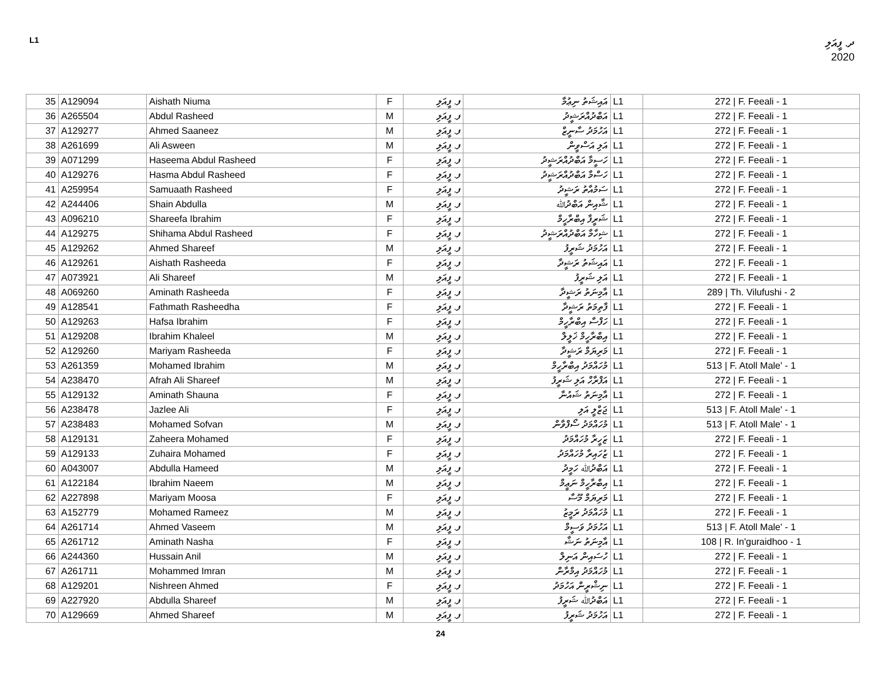L1
ދ. ފީއަލި
2020
| 35 | A129094 | Aishath Niuma | F | ފ. ފީއަލި | އައިޝަތު ނިޢުމާ | L1 | 272 / F. Feeali - 1 |
| 36 | A265504 | Abdul Rasheed | M | ފ. ފީއަލި | އަބްދުއްރަޝީދު | L1 | 272 / F. Feeali - 1 |
| 37 | A129277 | Ahmed Saaneez | M | ފ. ފީއަލި | އަހުމަދު ސާނީޒް | L1 | 272 / F. Feeali - 1 |
| 38 | A261699 | Ali Asween | M | ފ. ފީއަލި | އަލި އަސްވީން | L1 | 272 / F. Feeali - 1 |
| 39 | A071299 | Haseema Abdul Rasheed | F | ފ. ފީއަލި | ހަސީމާ އަބްދުއްރަޝީދު | L1 | 272 / F. Feeali - 1 |
| 40 | A129276 | Hasma Abdul Rasheed | F | ފ. ފީއަލި | ހަސްމާ އަބްދުއްރަޝީދު | L1 | 272 / F. Feeali - 1 |
| 41 | A259954 | Samuaath Rasheed | F | ފ. ފީއަލި | ސަމުއާތު ރަޝީދު | L1 | 272 / F. Feeali - 1 |
| 42 | A244406 | Shain Abdulla | M | ފ. ފީއަލި | ޝާއިން އަބްދުﷲ | L1 | 272 / F. Feeali - 1 |
| 43 | A096210 | Shareefa Ibrahim | F | ފ. ފީއަލި | ޝަރީފާ އިބްރާހީމް | L1 | 272 / F. Feeali - 1 |
| 44 | A129275 | Shihama Abdul Rasheed | F | ފ. ފީއަލި | ޝިހާމާ އަބްދުއްރަޝީދު | L1 | 272 / F. Feeali - 1 |
| 45 | A129262 | Ahmed Shareef | M | ފ. ފީއަލި | އަހުމަދު ޝަރީފު | L1 | 272 / F. Feeali - 1 |
| 46 | A129261 | Aishath Rasheeda | F | ފ. ފީއަލި | އައިޝަތު ރަޝީދާ | L1 | 272 / F. Feeali - 1 |
| 47 | A073921 | Ali Shareef | M | ފ. ފީއަލި | އަލި ޝަރީފު | L1 | 272 / F. Feeali - 1 |
| 48 | A069260 | Aminath Rasheeda | F | ފ. ފީއަލި | އާމިނަތު ރަޝީދާ | L1 | 289 / Th. Vilufushi - 2 |
| 49 | A128541 | Fathmath Rasheedha | F | ފ. ފީއަލި | ފާތިމަތު ރަޝީދާ | L1 | 272 / F. Feeali - 1 |
| 50 | A129263 | Hafsa Ibrahim | F | ފ. ފީއަލި | ހަފްސާ އިބްރާހީމް | L1 | 272 / F. Feeali - 1 |
| 51 | A129208 | Ibrahim Khaleel | M | ފ. ފީއަލި | އިބްރާހީމް ޚަލީލް | L1 | 272 / F. Feeali - 1 |
| 52 | A129260 | Mariyam Rasheeda | F | ފ. ފީއަލި | މަރިޔަމް ރަޝީދާ | L1 | 272 / F. Feeali - 1 |
| 53 | A261359 | Mohamed Ibrahim | M | ފ. ފީއަލި | މުހައްމަދު އިބްރާހީމް | L1 | 513 / F. Atoll Male' - 1 |
| 54 | A238470 | Afrah Ali Shareef | M | ފ. ފީއަލި | އަފްރާހް އަލި ޝަރީފު | L1 | 272 / F. Feeali - 1 |
| 55 | A129132 | Aminath Shauna | F | ފ. ފީއަލި | އާމިނަތު ޝައުނާ | L1 | 272 / F. Feeali - 1 |
| 56 | A238478 | Jazlee Ali | F | ފ. ފީއަލި | ޖަޒްލީ އަލި | L1 | 513 / F. Atoll Male' - 1 |
| 57 | A238483 | Mohamed Sofvan | M | ފ. ފީއަލި | މުހައްމަދު ސޯފްވާން | L1 | 513 / F. Atoll Male' - 1 |
| 58 | A129131 | Zaheera Mohamed | F | ފ. ފީއަލި | ޒަހީރާ މުހައްމަދު | L1 | 272 / F. Feeali - 1 |
| 59 | A129133 | Zuhaira Mohamed | F | ފ. ފީއަލި | ޒުހައިރާ މުހައްމަދު | L1 | 272 / F. Feeali - 1 |
| 60 | A043007 | Abdulla Hameed | M | ފ. ފީއަލި | އަބްދުﷲ ހަމީދު | L1 | 272 / F. Feeali - 1 |
| 61 | A122184 | Ibrahim Naeem | M | ފ. ފީއަލި | އިބްރާހީމް ނަޢީމް | L1 | 272 / F. Feeali - 1 |
| 62 | A227898 | Mariyam Moosa | F | ފ. ފީއަލި | މަރިޔަމް މޫސާ | L1 | 272 / F. Feeali - 1 |
| 63 | A152779 | Mohamed Rameez | M | ފ. ފީއަލި | މުހައްމަދު ރަމީޒު | L1 | 272 / F. Feeali - 1 |
| 64 | A261714 | Ahmed Vaseem | M | ފ. ފީއަލި | އަހުމަދު ވަސީމް | L1 | 513 / F. Atoll Male' - 1 |
| 65 | A261712 | Aminath Nasha | F | ފ. ފީއަލި | އާމިނަތު ނަޝާ | L1 | 108 / R. In'guraidhoo - 1 |
| 66 | A244360 | Hussain Anil | M | ފ. ފީއަލި | ހުސައިން އަނިލް | L1 | 272 / F. Feeali - 1 |
| 67 | A261711 | Mohammed Imran | M | ފ. ފީއަލި | މުހައްމަދު އިމްރާން | L1 | 272 / F. Feeali - 1 |
| 68 | A129201 | Nishreen Ahmed | F | ފ. ފީއަލި | ނިޝްރީން އަހުމަދު | L1 | 272 / F. Feeali - 1 |
| 69 | A227920 | Abdulla Shareef | M | ފ. ފީއަލި | އަބްދުﷲ ޝަރީފު | L1 | 272 / F. Feeali - 1 |
| 70 | A129669 | Ahmed Shareef | M | ފ. ފީއަލި | އަހުމަދު ޝަރީފު | L1 | 272 / F. Feeali - 1 |
24